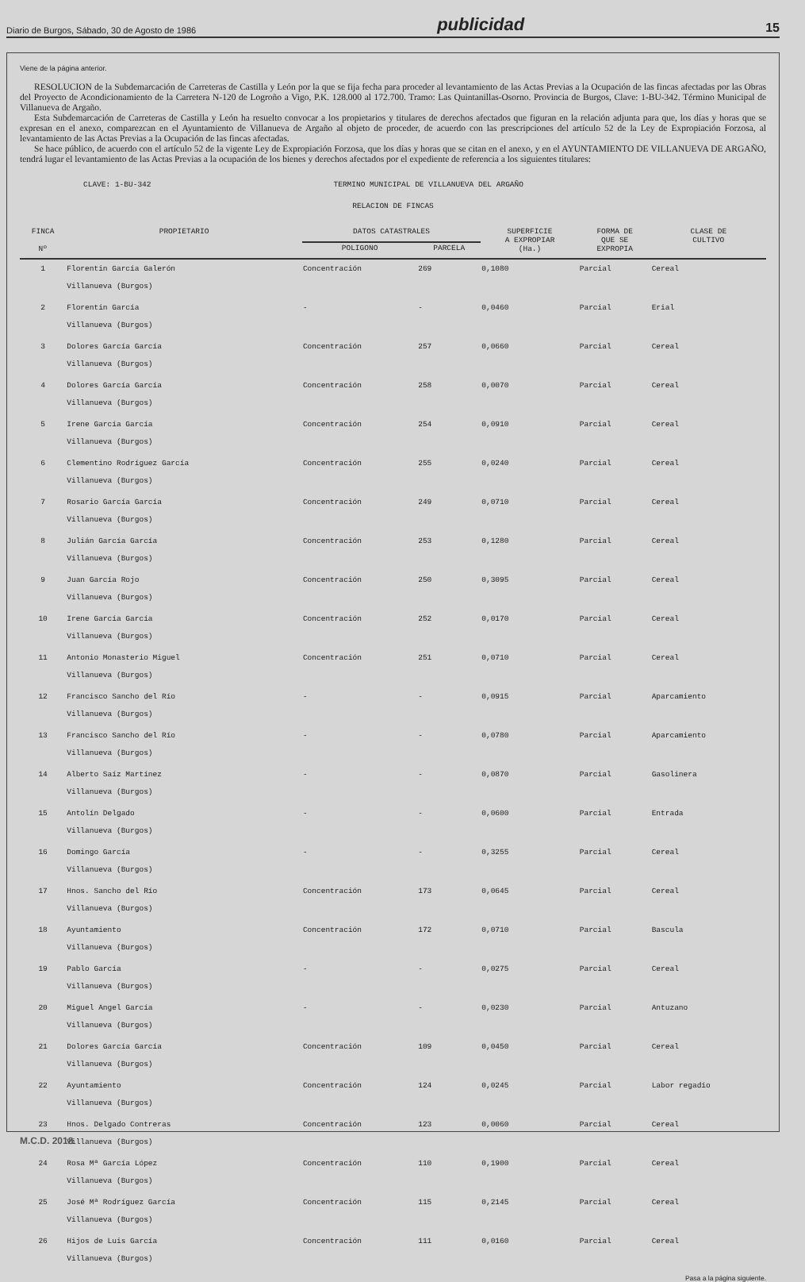Diario de Burgos, Sábado, 30 de Agosto de 1986 publicidad 15
Viene de la página anterior.
RESOLUCION de la Subdemarcación de Carreteras de Castilla y León por la que se fija fecha para proceder al levantamiento de las Actas Previas a la Ocupación de las fincas afectadas por las Obras del Proyecto de Acondicionamiento de la Carretera N-120 de Logroño a Vigo, P.K. 128.000 al 172.700. Tramo: Las Quintanillas-Osorno. Provincia de Burgos, Clave: 1-BU-342. Término Municipal de Villanueva de Argaño.
Esta Subdemarcación de Carreteras de Castilla y León ha resuelto convocar a los propietarios y titulares de derechos afectados que figuran en la relación adjunta para que, los días y horas que se expresan en el anexo, comparezcan en el Ayuntamiento de Villanueva de Argaño al objeto de proceder, de acuerdo con las prescripciones del artículo 52 de la Ley de Expropiación Forzosa, al levantamiento de las Actas Previas a la Ocupación de las fincas afectadas.
Se hace público, de acuerdo con el artículo 52 de la vigente Ley de Expropiación Forzosa, que los días y horas que se citan en el anexo, y en el AYUNTAMIENTO DE VILLANUEVA DE ARGAÑO, tendrá lugar el levantamiento de las Actas Previas a la ocupación de los bienes y derechos afectados por el expediente de referencia a los siguientes titulares:
CLAVE: 1-BU-342 TERMINO MUNICIPAL DE VILLANUEVA DEL ARGAÑO
RELACION DE FINCAS
| FINCA Nº | PROPIETARIO | DATOS CATASTRALES | | SUPERFICIE A EXPROPIAR (Ha.) | FORMA DE QUE SE EXPROPIA | CLASE DE CULTIVO |
| --- | --- | --- | --- | --- | --- | --- |
| | | POLIGONO | PARCELA | | | |
| 1 | Florentin García Galerón Villanueva (Burgos) | Concentración | 269 | 0,1080 | Parcial | Cereal |
| 2 | Florentin García Villanueva (Burgos) | - | - | 0,0460 | Parcial | Erial |
| 3 | Dolores García García Villanueva (Burgos) | Concentración | 257 | 0,0660 | Parcial | Cereal |
| 4 | Dolores García García Villanueva (Burgos) | Concentración | 258 | 0,0070 | Parcial | Cereal |
| 5 | Irene García García Villanueva (Burgos) | Concentración | 254 | 0,0910 | Parcial | Cereal |
| 6 | Clementino Rodríguez García Villanueva (Burgos) | Concentración | 255 | 0,0240 | Parcial | Cereal |
| 7 | Rosario García García Villanueva (Burgos) | Concentración | 249 | 0,0710 | Parcial | Cereal |
| 8 | Julián García García Villanueva (Burgos) | Concentración | 253 | 0,1280 | Parcial | Cereal |
| 9 | Juan García Rojo Villanueva (Burgos) | Concentración | 250 | 0,3095 | Parcial | Cereal |
| 10 | Irene García García Villanueva (Burgos) | Concentración | 252 | 0,0170 | Parcial | Cereal |
| 11 | Antonio Monasterio Miguel Villanueva (Burgos) | Concentración | 251 | 0,0710 | Parcial | Cereal |
| 12 | Francisco Sancho del Río Villanueva (Burgos) | - | - | 0,0915 | Parcial | Aparcamiento |
| 13 | Francisco Sancho del Río Villanueva (Burgos) | - | - | 0,0780 | Parcial | Aparcamiento |
| 14 | Alberto Saíz Martínez Villanueva (Burgos) | - | - | 0,0870 | Parcial | Gasolinera |
| 15 | Antolín Delgado Villanueva (Burgos) | - | - | 0,0600 | Parcial | Entrada |
| 16 | Domingo García Villanueva (Burgos) | - | - | 0,3255 | Parcial | Cereal |
| 17 | Hnos. Sancho del Río Villanueva (Burgos) | Concentración | 173 | 0,0645 | Parcial | Cereal |
| 18 | Ayuntamiento Villanueva (Burgos) | Concentración | 172 | 0,0710 | Parcial | Bascula |
| 19 | Pablo García Villanueva (Burgos) | - | - | 0,0275 | Parcial | Cereal |
| 20 | Miguel Angel García Villanueva (Burgos) | - | - | 0,0230 | Parcial | Antuzano |
| 21 | Dolores García García Villanueva (Burgos) | Concentración | 109 | 0,0450 | Parcial | Cereal |
| 22 | Ayuntamiento Villanueva (Burgos) | Concentración | 124 | 0,0245 | Parcial | Labor regadío |
| 23 | Hnos. Delgado Contreras Villanueva (Burgos) | Concentración | 123 | 0,0060 | Parcial | Cereal |
| 24 | Rosa Mª García López Villanueva (Burgos) | Concentración | 110 | 0,1900 | Parcial | Cereal |
| 25 | José Mª Rodríguez García Villanueva (Burgos) | Concentración | 115 | 0,2145 | Parcial | Cereal |
| 26 | Hijos de Luis García Villanueva (Burgos) | Concentración | 111 | 0,0160 | Parcial | Cereal |
Pasa a la página siguiente.
M.C.D. 2018